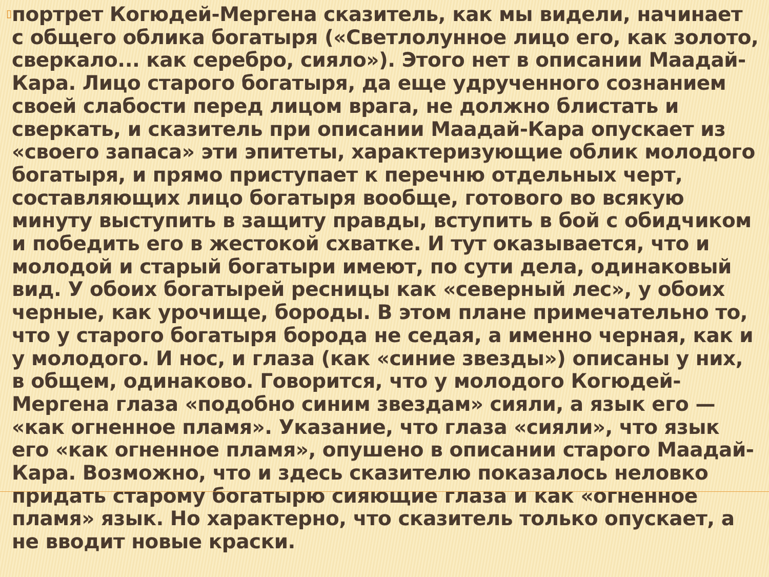▯
портрет Когюдей-Мергена сказитель, как мы видели, начинает с общего облика богатыря («Светлолунное лицо его, как золото, сверкало... как серебро, сияло»). Этого нет в описании Маадай-Кара. Лицо старого богатыря, да еще удрученного сознанием своей слабости перед лицом врага, не должно блистать и сверкать, и сказитель при описании Маадай-Кара опускает из «своего запаса» эти эпитеты, характеризующие облик молодого богатыря, и прямо приступает к перечню отдельных черт, составляющих лицо богатыря вообще, готового во всякую минуту выступить в защиту правды, вступить в бой с обидчиком и победить его в жестокой схватке. И тут оказывается, что и молодой и старый богатыри имеют, по сути дела, одинаковый вид. У обоих богатырей ресницы как «северный лес», у обоих черные, как урочище, бороды. В этом плане примечательно то, что у старого богатыря борода не седая, а именно черная, как и у молодого. И нос, и глаза (как «синие звезды») описаны у них, в общем, одинаково. Говорится, что у молодого Когюдей-Мергена глаза «подобно синим звездам» сияли, а язык его — «как огненное пламя». Указание, что глаза «сияли», что язык его «как огненное пламя», опушено в описании старого Маадай-Кара. Возможно, что и здесь сказителю показалось неловко придать старому богатырю сияющие глаза и как «огненное пламя» язык. Но характерно, что сказитель только опускает, а не вводит новые краски.